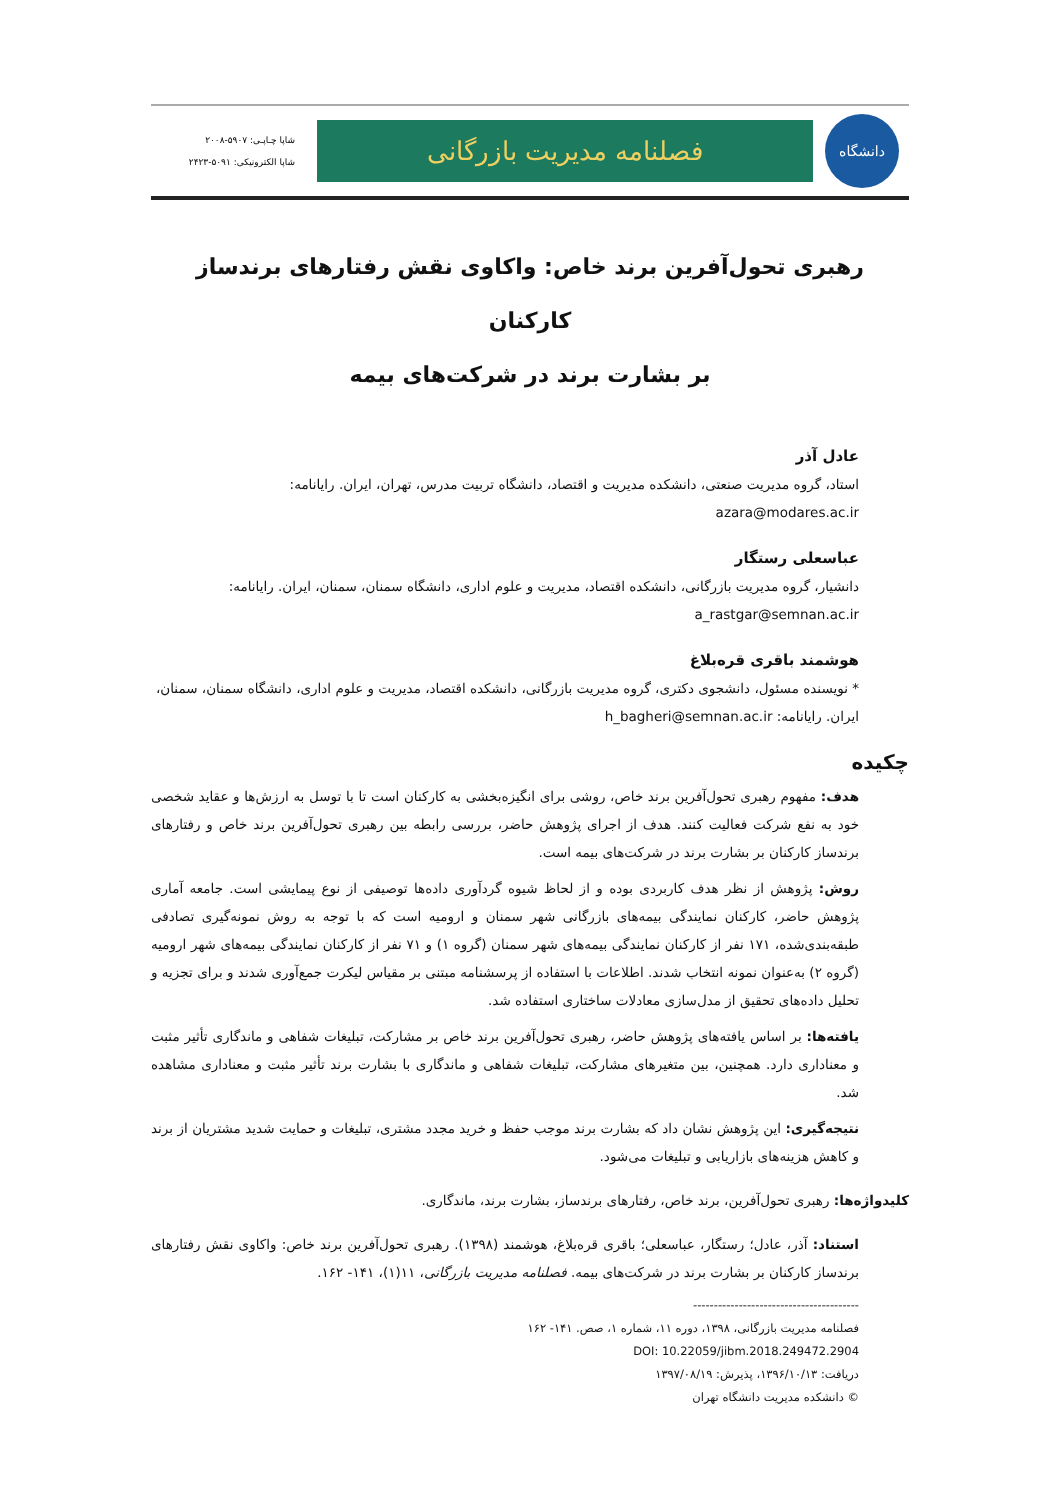دانشگاه
فصلنامه مدیریت بازرگانی
شاپا چـاپـی: ۵۹۰۷-۲۰۰۸
شاپا الکترونیکی: ۵۰۹۱-۲۴۲۳
رهبری تحول‌آفرین برند خاص: واکاوی نقش رفتارهای برندساز کارکنان
بر بشارت برند در شرکت‌های بیمه
عادل آذر
استاد، گروه مدیریت صنعتی، دانشکده مدیریت و اقتصاد، دانشگاه تربیت مدرس، تهران، ایران. رایانامه: azara@modares.ac.ir
عباسعلی رستگار
دانشیار، گروه مدیریت بازرگانی، دانشکده اقتصاد، مدیریت و علوم اداری، دانشگاه سمنان، سمنان، ایران. رایانامه: a_rastgar@semnan.ac.ir
هوشمند باقری قره‌بلاغ
* نویسنده مسئول، دانشجوی دکتری، گروه مدیریت بازرگانی، دانشکده اقتصاد، مدیریت و علوم اداری، دانشگاه سمنان، سمنان، ایران. رایانامه: h_bagheri@semnan.ac.ir
چکیده
هدف: مفهوم رهبری تحول‌آفرین برند خاص، روشی برای انگیزه‌بخشی به کارکنان است تا با توسل به ارزش‌ها و عقاید شخصی خود به نفع شرکت فعالیت کنند. هدف از اجرای پژوهش حاضر، بررسی رابطه بین رهبری تحول‌آفرین برند خاص و رفتارهای برندساز کارکنان بر بشارت برند در شرکت‌های بیمه است.
روش: پژوهش از نظر هدف کاربردی بوده و از لحاظ شیوه گردآوری داده‌ها توصیفی از نوع پیمایشی است. جامعه آماری پژوهش حاضر، کارکنان نمایندگی بیمه‌های بازرگانی شهر سمنان و ارومیه است که با توجه به روش نمونه‌گیری تصادفی طبقه‌بندی‌شده، ۱۷۱ نفر از کارکنان نمایندگی بیمه‌های شهر سمنان (گروه ۱) و ۷۱ نفر از کارکنان نمایندگی بیمه‌های شهر ارومیه (گروه ۲) به‌عنوان نمونه انتخاب شدند. اطلاعات با استفاده از پرسشنامه مبتنی بر مقیاس لیکرت جمع‌آوری شدند و برای تجزیه و تحلیل داده‌های تحقیق از مدل‌سازی معادلات ساختاری استفاده شد.
یافته‌ها: بر اساس یافته‌های پژوهش حاضر، رهبری تحول‌آفرین برند خاص بر مشارکت، تبلیغات شفاهی و ماندگاری تأثیر مثبت و معناداری دارد. همچنین، بین متغیرهای مشارکت، تبلیغات شفاهی و ماندگاری با بشارت برند تأثیر مثبت و معناداری مشاهده شد.
نتیجه‌گیری: این پژوهش نشان داد که بشارت برند موجب حفظ و خرید مجدد مشتری، تبلیغات و حمایت شدید مشتریان از برند و کاهش هزینه‌های بازاریابی و تبلیغات می‌شود.
کلیدواژه‌ها: رهبری تحول‌آفرین، برند خاص، رفتارهای برندساز، بشارت برند، ماندگاری.
استناد: آذر، عادل؛ رستگار، عباسعلی؛ باقری قره‌بلاغ، هوشمند (۱۳۹۸). رهبری تحول‌آفرین برند خاص: واکاوی نقش رفتارهای برندساز کارکنان بر بشارت برند در شرکت‌های بیمه. فصلنامه مدیریت بازرگانی، ۱۱(۱)، ۱۴۱- ۱۶۲.
----------------------------------------
فصلنامه مدیریت بازرگانی، ۱۳۹۸، دوره ۱۱، شماره ۱، صص. ۱۴۱- ۱۶۲
DOI: 10.22059/jibm.2018.249472.2904
دریافت: ۱۳۹۶/۱۰/۱۳، پذیرش: ۱۳۹۷/۰۸/۱۹
© دانشکده مدیریت دانشگاه تهران